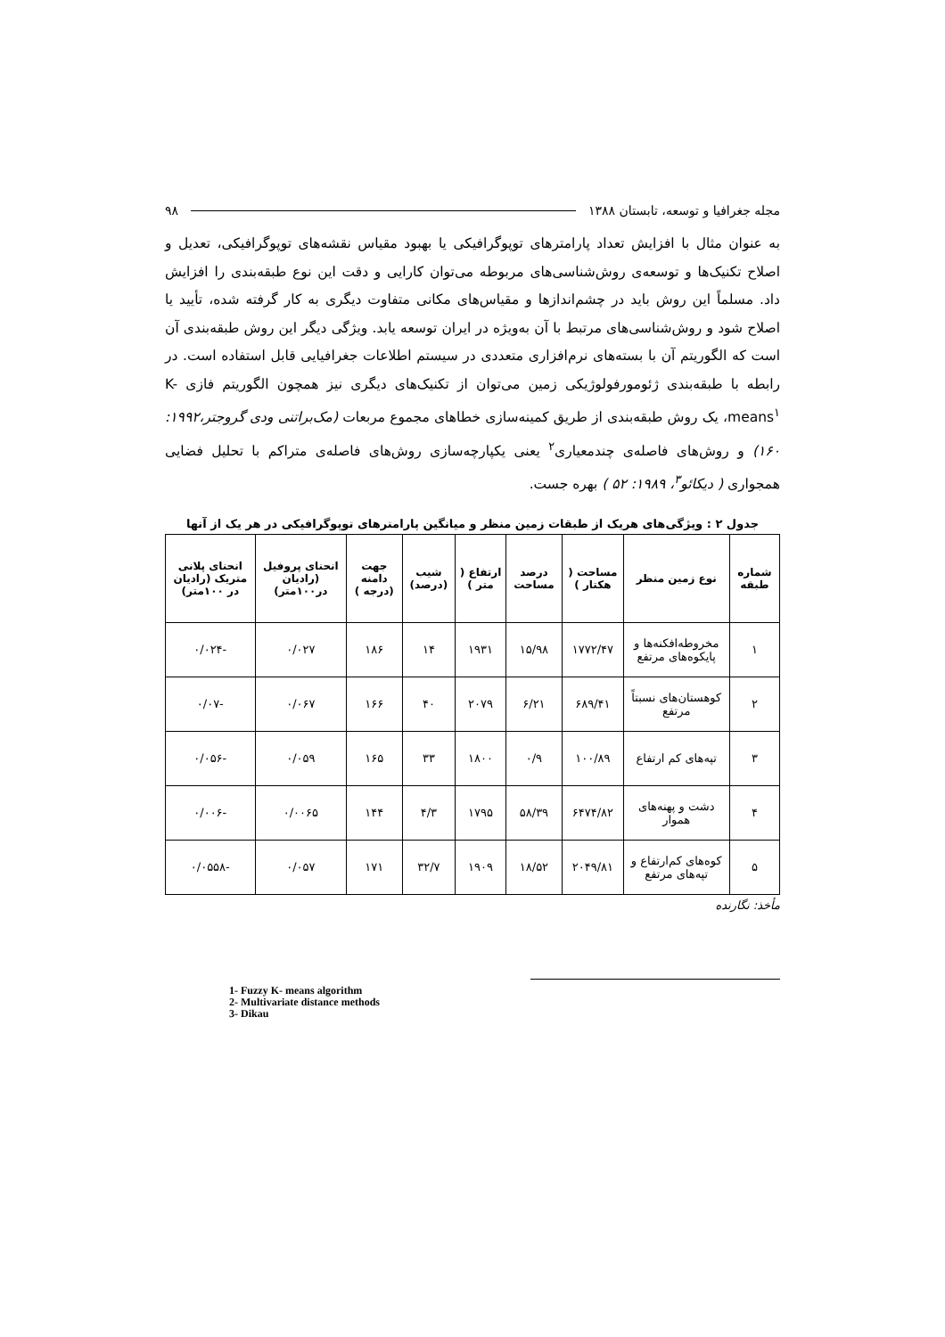مجله جغرافیا و توسعه، تابستان ۱۳۸۸ ۹۸
به عنوان مثال با افزایش تعداد پارامترهای توپوگرافیکی یا بهبود مقیاس نقشه‌های توپوگرافیکی، تعدیل و اصلاح تکنیک‌ها و توسعه‌ی روش‌شناسی‌های مربوطه می‌توان کارایی و دقت این نوع طبقه‌بندی را افزایش داد. مسلماً این روش باید در چشم‌اندازها و مقیاس‌های مکانی متفاوت دیگری به کار گرفته شده، تأیید یا اصلاح شود و روش‌شناسی‌های مرتبط با آن به‌ویژه در ایران توسعه یابد. ویژگی دیگر این روش طبقه‌بندی آن است که الگوریتم آن با بسته‌های نرم‌افزاری متعددی در سیستم اطلاعات جغرافیایی قابل استفاده است. در رابطه با طبقه‌بندی ژئومورفولوژیکی زمین می‌توان از تکنیک‌های دیگری نیز همچون الگوریتم فازی K-means<sup>۱</sup>، یک روش طبقه‌بندی از طریق کمینه‌سازی خطاهای مجموع مربعات (مک‌براتنی ودی گروجتر،۱۹۹۲: ۱۶۰) و روش‌های فاصله‌ی چندمعیاری<sup>۲</sup> یعنی یکپارچه‌سازی روش‌های فاصله‌ی متراکم با تحلیل فضایی همجواری ( دیکائو<sup>۳</sup>، ۱۹۸۹: ۵۲ ) بهره جست.
جدول ۲ : ویژگی‌های هریک از طبقات زمین منظر و میانگین پارامترهای توپوگرافیکی در هر یک از آنها
| شماره طبقه | نوع زمین منظر | مساحت ( هکتار ) | درصد مساحت | ارتفاع ( متر ) | شیب (درصد) | جهت دامنه (درجه ) | انحنای پروفیل (رادیان در۱۰۰متر) | انحنای پلانی متریک (رادیان در ۱۰۰متر) |
| --- | --- | --- | --- | --- | --- | --- | --- | --- |
| ۱ | مخروطه‌افکنه‌ها و پایکوه‌های مرتفع | ۱۷۷۲/۴۷ | ۱۵/۹۸ | ۱۹۳۱ | ۱۴ | ۱۸۶ | ۰/۰۲۷ | -۰/۰۲۴ |
| ۲ | کوهستان‌های نسبتاً مرتفع | ۶۸۹/۴۱ | ۶/۲۱ | ۲۰۷۹ | ۴۰ | ۱۶۶ | ۰/۰۶۷ | -۰/۰۷ |
| ۳ | تپه‌های کم ارتفاع | ۱۰۰/۸۹ | ۰/۹ | ۱۸۰۰ | ۳۳ | ۱۶۵ | ۰/۰۵۹ | -۰/۰۵۶ |
| ۴ | دشت و پهنه‌های هموار | ۶۴۷۴/۸۲ | ۵۸/۳۹ | ۱۷۹۵ | ۴/۳ | ۱۴۴ | ۰/۰۰۶۵ | -۰/۰۰۶ |
| ۵ | کوه‌های کم‌ارتفاع و تپه‌های مرتفع | ۲۰۴۹/۸۱ | ۱۸/۵۲ | ۱۹۰۹ | ۳۲/۷ | ۱۷۱ | ۰/۰۵۷ | -۰/۰۵۵۸ |
مأخذ: نگارنده
1- Fuzzy K- means algorithm
2- Multivariate distance methods
3- Dikau